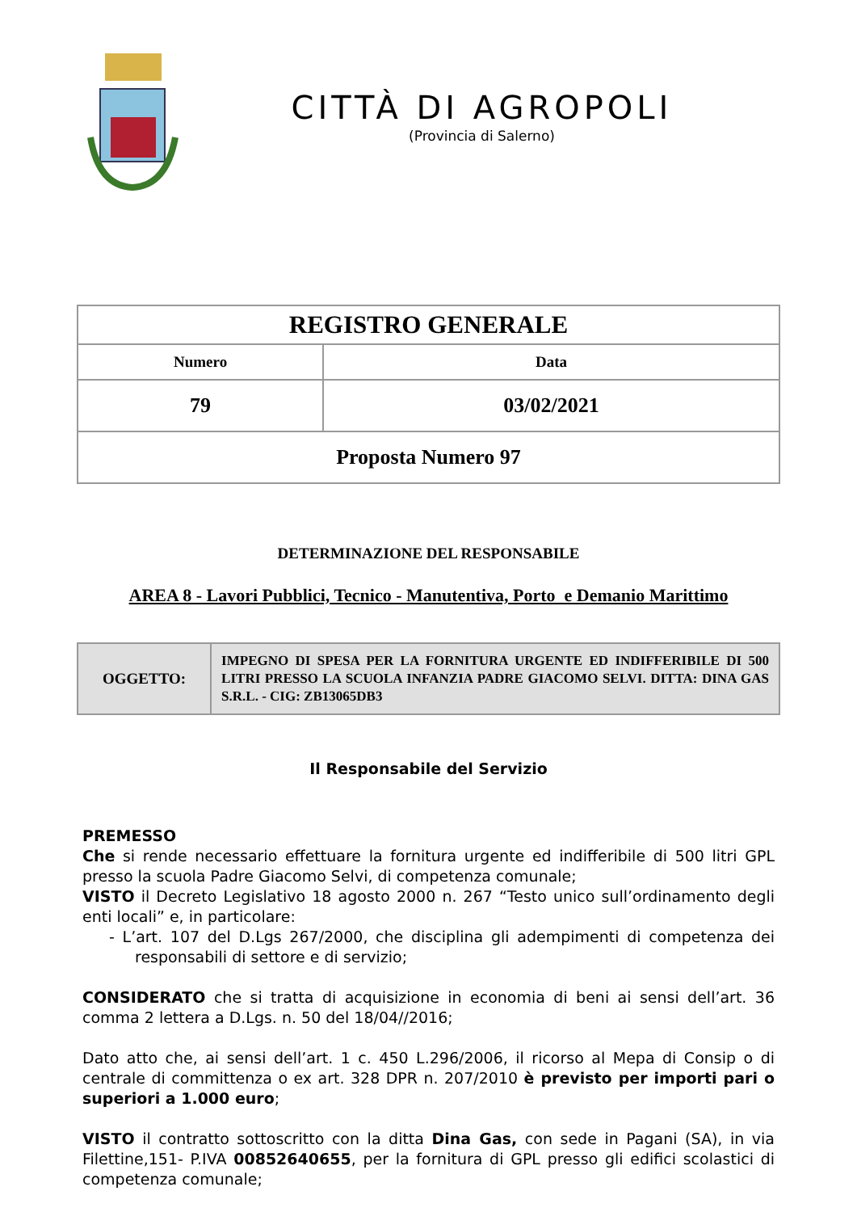CITTÀ DI AGROPOLI
(Provincia di Salerno)
| REGISTRO GENERALE | |
| --- | --- |
| Numero | Data |
| 79 | 03/02/2021 |
| Proposta Numero 97 | |
DETERMINAZIONE DEL RESPONSABILE
AREA 8 - Lavori Pubblici, Tecnico - Manutentiva, Porto e Demanio Marittimo
| OGGETTO: | IMPEGNO DI SPESA PER LA FORNITURA URGENTE ED INDIFFERIBILE DI 500 LITRI PRESSO LA SCUOLA INFANZIA PADRE GIACOMO SELVI. DITTA: DINA GAS S.R.L. - CIG: ZB13065DB3 |
Il Responsabile del Servizio
PREMESSO
Che si rende necessario effettuare la fornitura urgente ed indifferibile di 500 litri GPL presso la scuola Padre Giacomo Selvi, di competenza comunale;
VISTO il Decreto Legislativo 18 agosto 2000 n. 267 “Testo unico sull’ordinamento degli enti locali” e, in particolare:
- L’art. 107 del D.Lgs 267/2000, che disciplina gli adempimenti di competenza dei responsabili di settore e di servizio;
CONSIDERATO che si tratta di acquisizione in economia di beni ai sensi dell’art. 36 comma 2 lettera a D.Lgs. n. 50 del 18/04//2016;
Dato atto che, ai sensi dell’art. 1 c. 450 L.296/2006, il ricorso al Mepa di Consip o di centrale di committenza o ex art. 328 DPR n. 207/2010 è previsto per importi pari o superiori a 1.000 euro;
VISTO il contratto sottoscritto con la ditta Dina Gas, con sede in Pagani (SA), in via Filettine,151- P.IVA 00852640655, per la fornitura di GPL presso gli edifici scolastici di competenza comunale;